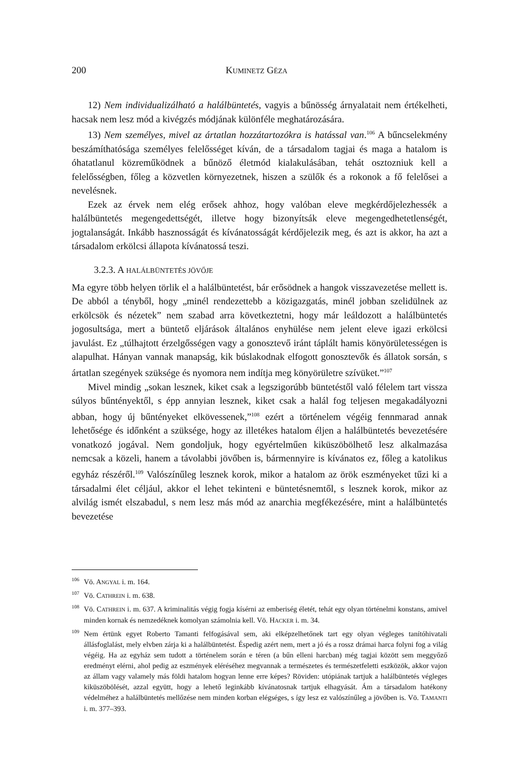200 KUMINETZ GÉZA
12) Nem individualizálható a halálbüntetés, vagyis a bűnösség árnyalatait nem értékelheti, hacsak nem lesz mód a kivégzés módjának különféle meghatározására.
13) Nem személyes, mivel az ártatlan hozzátartozókra is hatással van.<sup>106</sup> A bűncselekmény beszámíthatósága személyes felelősséget kíván, de a társadalom tagjai és maga a hatalom is óhatatlanul közreműködnek a bűnöző életmód kialakulásában, tehát osztozniuk kell a felelősségben, főleg a közvetlen környezetnek, hiszen a szülők és a rokonok a fő felelősei a nevelésnek.
Ezek az érvek nem elég erősek ahhoz, hogy valóban eleve megkérdőjelezhessék a halálbüntetés megengedettségét, illetve hogy bizonyítsák eleve megengedhetetlenségét, jogtalanságát. Inkább hasznosságát és kívánatosságát kérdőjelezik meg, és azt is akkor, ha azt a társadalom erkölcsi állapota kívánatossá teszi.
3.2.3. A HALÁLBÜNTETÉS JÖVŐJE
Ma egyre több helyen törlik el a halálbüntetést, bár erősödnek a hangok visszavezetése mellett is. De abból a tényből, hogy „minél rendezettebb a közigazgatás, minél jobban szelidülnek az erkölcsök és nézetek” nem szabad arra következtetni, hogy már leáldozott a halálbüntetés jogosultsága, mert a büntető eljárások általános enyhülése nem jelent eleve igazi erkölcsi javulást. Ez „túlhajtott érzelgősségen vagy a gonosztevő iránt táplált hamis könyörületességen is alapulhat. Hányan vannak manapság, kik búslakodnak elfogott gonosztevők és állatok sorsán, s ártatlan szegények szüksége és nyomora nem indítja meg könyörületre szívüket.”<sup>107</sup>
Mivel mindig „sokan lesznek, kiket csak a legszigorúbb büntetéstől való félelem tart vissza súlyos bűntényektől, s épp annyian lesznek, kiket csak a halál fog teljesen megakadályozni abban, hogy új bűntényeket elkövessenek,”<sup>108</sup> ezért a történelem végéig fennmarad annak lehetősége és időnként a szüksége, hogy az illetékes hatalom éljen a halálbüntetés bevezetésére vonatkozó jogával. Nem gondoljuk, hogy egyértelműen kiküszöbölhető lesz alkalmazása nemcsak a közeli, hanem a távolabbi jövőben is, bármennyire is kívánatos ez, főleg a katolikus egyház részéről.<sup>109</sup> Valószínűleg lesznek korok, mikor a hatalom az örök eszményeket tűzi ki a társadalmi élet céljául, akkor el lehet tekinteni e büntetésnemtől, s lesznek korok, mikor az alvilág ismét elszabadul, s nem lesz más mód az anarchia megfékezésére, mint a halálbüntetés bevezetése
<sup>106</sup>Vö. ANGYAL i. m. 164.
<sup>107</sup>Vö. CATHREIN i. m. 638.
<sup>108</sup>Vö. CATHREIN i. m. 637. A kriminalitás végig fogja kísérni az emberiség életét, tehát egy olyan történelmi konstans, amivel minden kornak és nemzedéknek komolyan számolnia kell. Vö. HACKER i. m. 34.
<sup>109</sup> Nem értünk egyet Roberto Tamanti felfogásával sem, aki elképzelhetőnek tart egy olyan végleges tanítóhivatali állásfoglalást, mely elvben zárja ki a halálbüntetést. Éspedig azért nem, mert a jó és a rossz drámai harca folyni fog a világ végéig. Ha az egyház sem tudott a történelem során e téren (a bűn elleni harcban) még tagjai között sem meggyőző eredményt elérni, ahol pedig az eszmények eléréséhez megvannak a természetes és természetfeletti eszközök, akkor vajon az állam vagy valamely más földi hatalom hogyan lenne erre képes? Röviden: utópiának tartjuk a halálbüntetés végleges kiküszöbölését, azzal együtt, hogy a lehető leginkább kívánatosnak tartjuk elhagyását. Ám a társadalom hatékony védelméhez a halálbüntetés mellőzése nem minden korban elégséges, s így lesz ez valószínűleg a jövőben is. Vö. TAMANTI i. m. 377–393.